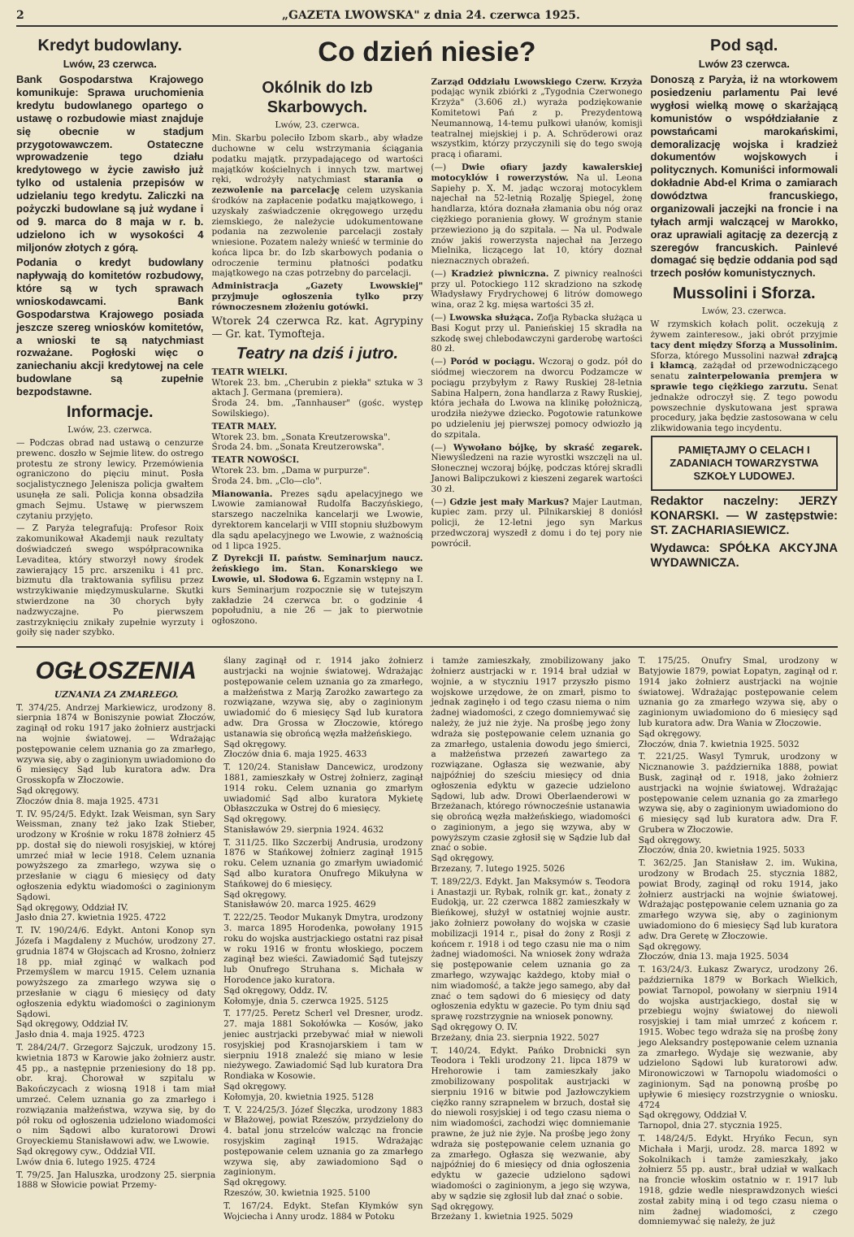2 „GAZETA LWOWSKA" z dnia 24. czerwca 1925.
Kredyt budowlany.
Lwów, 23 czerwca.
Bank Gospodarstwa Krajowego komunikuje: Sprawa uruchomienia kredytu budowlanego opartego o ustawę o rozbudowie miast znajduje się obecnie w stadjum przygotowawczem. Ostateczne wprowadzenie tego działu kredytowego w życie zawisło już tylko od ustalenia przepisów w udzielaniu tego kredytu. Zaliczki na pożyczki budowlane są już wydane i od 9. marca do 8 maja w r. b. udzielono ich w wysokości 4 miljonów złotych z górą.
Podania o kredyt budowlany napływają do komitetów rozbudowy, które są w tych sprawach wnioskodawcami. Bank Gospodarstwa Krajowego posiada jeszcze szereg wniosków komitetów, a wnioski te są natychmiast rozważane. Pogłoski więc o zaniechaniu akcji kredytowej na cele budowlane są zupełnie bezpodstawne.
Informacje.
Lwów, 23. czerwca.
— Podczas obrad nad ustawą o cenzurze prewenc. doszło w Sejmie litew. do ostrego protestu ze strony lewicy. Przemówienia ograniczono do pięciu minut. Posła socjalistycznego Jelenisza policja gwałtem usunęła ze sali. Policja konna obsadziła gmach Sejmu. Ustawę w pierwszem czytaniu przyjęto.
— Z Paryża telegrafują: Profesor Roix zakomunikował Akademji nauk rezultaty doświadczeń swego współpracownika Levaditea, który stworzył nowy środek zawierający 15 prc. arszeniku i 41 prc. bizmutu dla traktowania syfilisu przez wstrzykiwanie międzymuskularne. Skutki stwierdzone na 30 chorych były nadzwyczajne. Po pierwszem zastrzyknięciu znikały zupełnie wyrzuty i goiły się nader szybko.
Co dzień niesie?
Okólnik do Izb Skarbowych.
Lwów, 23. czerwca.
Min. Skarbu poleciło Izbom skarb., aby władze duchowne w celu wstrzymania ściągania podatku majątk. przypadającego od wartości majątków kościelnych i innych tzw. martwej ręki, wdrożyły natychmiast starania o zezwolenie na parcelację celem uzyskania środków na zapłacenie podatku majątkowego, i uzyskały zaświadczenie okręgowego urzędu ziemskiego, że należycie udokumentowane podania na zezwolenie parcelacji zostały wniesione. Pozatem należy wnieść w terminie do końca lipca br. do Izb skarbowych podania o odroczenie terminu płatności podatku majątkowego na czas potrzebny do parcelacji.
Administracja „Gazety Lwowskiej" przyjmuje ogłoszenia tylko przy równoczesnem złożeniu gotówki.
Wtorek 24 czerwca Rz. kat. Agrypiny — Gr. kat. Tymofteja.
Teatry na dziś i jutro.
TEATR WIELKI.
Wtorek 23. bm. „Cherubin z piekła" sztuka w 3 aktach J. Germana (premiera).
Środa 24. bm. „Tannhauser" (gośc. występ Sowilskiego).
TEATR MAŁY.
Wtorek 23. bm. „Sonata Kreutzerowska".
Środa 24. bm. „Sonata Kreutzerowska".
TEATR NOWOŚCI.
Wtorek 23. bm. „Dama w purpurze".
Środa 24. bm. „Clo—clo".
Mianowania. Prezes sądu apelacyjnego we Lwowie zamianował Rudolfa Baczyńskiego, starszego naczelnika kancelarji we Lwowie, dyrektorem kancelarji w VIII stopniu służbowym dla sądu apelacyjnego we Lwowie, z ważnością od 1 lipca 1925.
Z Dyrekcji II. państw. Seminarjum naucz. żeńskiego im. Stan. Konarskiego we Lwowie, ul. Słodowa 6. Egzamin wstępny na I. kurs Seminarjum rozpocznie się w tutejszym zakładzie 24 czerwca br. o godzinie 4 popołudniu, a nie 26 — jak to pierwotnie ogłoszono.
Zarząd Oddziału Lwowskiego Czerw. Krzyża podając wynik zbiórki z „Tygodnia Czerwonego Krzyża" (3.606 zł.) wyraża podziękowanie Komitetowi Pań z p. Prezydentową Neumannową, 14-temu pułkowi ułanów, komisji teatralnej miejskiej i p. A. Schröderowi oraz wszystkim, którzy przyczynili się do tego swoją pracą i ofiarami.
(—) Dwie ofiary jazdy kawalerskiej motocyklów i rowerzystów. Na ul. Leona Sapiehy p. X. M. jadąc wczoraj motocyklem najechał na 52-letnią Rozalję Spiegel, żonę handlarza, która doznała złamania obu nóg oraz ciężkiego poranienia głowy. W groźnym stanie przewieziono ją do szpitala. — Na ul. Podwale znów jakiś rowerzysta najechał na Jerzego Mielnika, liczącego lat 10, który doznał nieznacznych obrażeń.
(—) Kradzież piwniczna. Z piwnicy realności przy ul. Potockiego 112 skradziono na szkodę Władysławy Frydrychowej 6 litrów domowego wina, oraz 2 kg. mięsa wartości 35 zł.
(—) Lwowska służąca. Zofja Rybacka służąca u Basi Kogut przy ul. Panieńskiej 15 skradła na szkodę swej chlebodawczyni garderobę wartości 80 zł.
(—) Poród w pociągu. Wczoraj o godz. pół do siódmej wieczorem na dworcu Podzamcze w pociągu przybyłym z Rawy Ruskiej 28-letnia Sabina Halpern, żona handlarza z Rawy Ruskiej, która jechała do Lwowa na klinikę położniczą, urodziła nieżywe dziecko. Pogotowie ratunkowe po udzieleniu jej pierwszej pomocy odwiozło ją do szpitala.
(—) Wywołano bójkę, by skraść zegarek. Niewyśledzeni na razie wyrostki wszczęli na ul. Słonecznej wczoraj bójkę, podczas której skradli Janowi Balipczukowi z kieszeni zegarek wartości 30 zł.
(—) Gdzie jest mały Markus? Majer Lautman, kupiec zam. przy ul. Pilnikarskiej 8 doniósł policji, że 12-letni jego syn Markus przedwczoraj wyszedł z domu i do tej pory nie powrócił.
Pod sąd.
Lwów 23 czerwca.
Donoszą z Paryża, iż na wtorkowem posiedzeniu parlamentu Pai levé wygłosi wielką mowę o skarżającą komunistów o współdziałanie z powstańcami marokańskimi, demoralizację wojska i kradzież dokumentów wojskowych i politycznych. Komuniści informowali dokładnie Abd-el Krima o zamiarach dowództwa francuskiego, organizowali jaczejki na froncie i na tyłach armji walczącej w Marokko, oraz uprawiali agitację za dezercją z szeregów francuskich. Painlevé domagać się będzie oddania pod sąd trzech posłów komunistycznych.
Mussolini i Sforza.
Lwów, 23. czerwca.
W rzymskich kołach polit. oczekują z żywem zainteresow., jaki obrót przyjmie tacy dent między Sforzą a Mussolinim. Sforza, którego Mussolini nazwał zdrajcą i kłamcą, zażądał od przewodniczącego senatu zainterpelowania premjera w sprawie tego ciężkiego zarzutu. Senat jednakże odroczył się. Z tego powodu powszechnie dyskutowana jest sprawa procedury, jaka będzie zastosowana w celu zlikwidowania tego incydentu.
PAMIĘTAJMY O CELACH I ZADANIACH TOWARZYSTWA SZKOŁY LUDOWEJ.
Redaktor naczelny: JERZY KONARSKI. — W zastępstwie: ST. ZACHARIASIEWICZ.
Wydawca: SPÓŁKA AKCYJNA WYDAWNICZA.
OGŁOSZENIA
UZNANIA ZA ZMARŁEGO.
T. 374/25. Andrzej Markiewicz, urodzony 8. sierpnia 1874 w Boniszynie powiat Złoczów, zaginął od roku 1917 jako żołnierz austrjacki na wojnie światowej. — Wdrażając postępowanie celem uznania go za zmarłego, wzywa się, aby o zaginionym uwiadomiono do 6 miesięcy Sąd lub kuratora adw. Dra Grosskopfa w Złoczowie.
Sąd okręgowy.
Złoczów dnia 8. maja 1925. 4731
T. IV. 95/24/5. Edykt. Izak Weisman, syn Sary Weissman, znany też jako Izak Stieber, urodzony w Krośnie w roku 1878 żołnierz 45 pp. dostał się do niewoli rosyjskiej, w której umrzeć miał w lecie 1918. Celem uznania powyższego za zmarłego, wzywa się o przesłanie w ciągu 6 miesięcy od daty ogłoszenia edyktu wiadomości o zaginionym Sądowi.
Sąd okręgowy, Oddział IV.
Jasło dnia 27. kwietnia 1925. 4722
T. IV. 190/24/6. Edykt. Antoni Konop syn Józefa i Magdaleny z Muchów, urodzony 27. grudnia 1874 w Głojscach ad Krosno, żołnierz 18 pp. miał zginąć w walkach pod Przemyślem w marcu 1915. Celem uznania powyższego za zmarłego wzywa się o przesłanie w ciągu 6 miesięcy od daty ogłoszenia edyktu wiadomości o zaginionym Sądowi.
Sąd okręgowy, Oddział IV.
Jasło dnia 4. maja 1925. 4723
T. 284/24/7. Grzegorz Sajczuk, urodzony 15. kwietnia 1873 w Karowie jako żołnierz austr. 45 pp., a następnie przeniesiony do 18 pp. obr. kraj. Chorował w szpitalu w Bakończycach z wiosną 1918 i tam miał umrzeć. Celem uznania go za zmarłego i rozwiązania małżeństwa, wzywa się, by do pół roku od ogłoszenia udzielono wiadomości o nim Sądowi albo kuratorowi Drowi Groyeckiemu Stanisławowi adw. we Lwowie.
Sąd okręgowy cyw., Oddział VII.
Lwów dnia 6. lutego 1925. 4724
T. 79/25. Jan Haluszka, urodzony 25. sierpnia 1888 w Słowicie powiat Przemy-
ślany zaginął od r. 1914 jako żołnierz austrjacki na wojnie światowej. Wdrażając postępowanie celem uznania go za zmarłego, a małżeństwa z Marją Zarożko zawartego za rozwiązane, wzywa się, aby o zaginionym uwiadomić do 6 miesięcy Sąd lub kuratora adw. Dra Grossa w Złoczowie, którego ustanawia się obrońcą węzła małżeńskiego.
Sąd okręgowy.
Złoczów dnia 6. maja 1925. 4633
T. 120/24. Stanisław Dancewicz, urodzony 1881, zamieszkały w Ostrej żołnierz, zaginął 1914 roku. Celem uznania go zmarłym uwiadomić Sąd albo kuratora Mykietę Obłaszczuka w Ostrej do 6 miesięcy.
Sąd okręgowy.
Stanisławów 29. sierpnia 1924. 4632
T. 311/25. Ilko Szczerbij Andrusia, urodzony 1876 w Stańkowej żołnierz zaginął 1915 roku. Celem uznania go zmarłym uwiadomić Sąd albo kuratora Onufrego Mikułyna w Stańkowej do 6 miesięcy.
Sąd okręgowy.
Stanisławów 20. marca 1925. 4629
T. 222/25. Teodor Mukanyk Dmytra, urodzony 3. marca 1895 Horodenka, powołany 1915 roku do wojska austrjackiego ostatni raz pisał w roku 1916 w frontu włoskiego, poczem zaginął bez wieści. Zawiadomić Sąd tutejszy lub Onufrego Struhana s. Michała w Horodence jako kuratora.
Sąd okręgowy, Oddz. IV.
Kołomyje, dnia 5. czerwca 1925. 5125
T. 177/25. Peretz Scherl vel Dresner, urodz. 27. maja 1881 Sokołówka — Kosów, jako jeniec austrjacki przebywać miał w niewoli rosyjskiej pod Krasnojarskiem i tam w sierpniu 1918 znaleźć się miano w lesie nieżywego. Zawiadomić Sąd lub kuratora Dra Rondiaka w Kosowie.
Sąd okręgowy.
Kołomyja, 20. kwietnia 1925. 5128
T. V. 224/25/3. Józef Ślęczka, urodzony 1883 w Błażowej, powiat Rzeszów, przydzielony do 4. batal jonu strzelców walcząc na froncie rosyjskim zaginął 1915. Wdrażając postępowanie celem uznania go za zmarłego wzywa się, aby zawiadomiono Sąd o zaginionym.
Sąd okręgowy.
Rzeszów, 30. kwietnia 1925. 5100
T. 167/24. Edykt. Stefan Kłymków syn Wojciecha i Anny urodz. 1884 w Potoku
i tamże zamieszkały, zmobilizowany jako żołnierz austrjacki w r. 1914 brał udział w wojnie, a w styczniu 1917 przyszło pismo wojskowe urzędowe, że on zmarł, pismo to jednak zaginęło i od tego czasu niema o nim żadnej wiadomości, z czego domniemywać się należy, że już nie żyje. Na prośbę jego żony wdraża się postępowanie celem uznania go za zmarłego, ustalenia dowodu jego śmierci, a małżeństwa przezeń zawartego za rozwiązane. Ogłasza się wezwanie, aby najpóźniej do sześciu miesięcy od dnia ogłoszenia edyktu w gazecie udzielono Sądowi, lub adw. Drowi Oberlaenderowi w Brzeżanach, którego równocześnie ustanawia się obrońcą węzła małżeńskiego, wiadomości o zaginionym, a jego się wzywa, aby w powyższym czasie zgłosił się w Sądzie lub dał znać o sobie.
Sąd okręgowy.
Brzezany, 7. lutego 1925. 5026
T. 189/22/3. Edykt. Jan Maksymów s. Teodora i Anastazji ur. Rybak, rolnik gr. kat., żonaty z Eudokją, ur. 22 czerwca 1882 zamieszkały w Bieńkowej, służył w ostatniej wojnie austr. jako żołnierz powołany do wojska w czasie mobilizacji 1914 r., pisał do żony z Rosji z końcem r. 1918 i od tego czasu nie ma o nim żadnej wiadomości. Na wniosek żony wdraża się postępowanie celem uznania go za zmarłego, wzywając każdego, ktoby miał o nim wiadomość, a także jego samego, aby dał znać o tem sądowi do 6 miesięcy od daty ogłoszenia edyktu w gazecie. Po tym dniu sąd sprawę rozstrzygnie na wniosek ponowny.
Sąd okręgowy O. IV.
Brzeżany, dnia 23. sierpnia 1922. 5027
T. 140/24. Edykt. Pańko Drobnicki syn Teodora i Tekli urodzony 21. lipca 1879 w Hrehorowie i tam zamieszkały jako zmobilizowany pospolitak austrjacki w sierpniu 1916 w bitwie pod Jazłowczykiem ciężko ranny szrapnelem w brzuch, dostał się do niewoli rosyjskiej i od tego czasu niema o nim wiadomości, zachodzi więc domniemanie prawne, że już nie żyje. Na prośbę jego żony wdraża się postępowanie celem uznania go za zmarłego. Ogłasza się wezwanie, aby najpóźniej do 6 miesięcy od dnia ogłoszenia edyktu w gazecie udzielono sądowi wiadomości o zaginionym, a jego się wzywa, aby w sądzie się zgłosił lub dał znać o sobie.
Sąd okręgowy.
Brzeżany 1. kwietnia 1925. 5029
T. 175/25. Onufry Smal, urodzony w Batyjowie 1879, powiat Łopatyn, zaginął od r. 1914 jako żołnierz austrjacki na wojnie światowej. Wdrażając postępowanie celem uznania go za zmarłego wzywa się, aby o zaginionym uwiadomiono do 6 miesięcy sąd lub kuratora adw. Dra Wania w Złoczowie.
Sąd okręgowy.
Złoczów, dnia 7. kwietnia 1925. 5032
T. 221/25. Wasyl Tymruk, urodzony w Nicznanowie 3. października 1888, powiat Busk, zaginął od r. 1918, jako żołnierz austrjacki na wojnie światowej. Wdrażając postępowanie celem uznania go za zmarłego wzywa się, aby o zaginionym uwiadomiono do 6 miesięcy sąd lub kuratora adw. Dra F. Grubera w Złoczowie.
Sąd okręgowy.
Złoczów, dnia 20. kwietnia 1925. 5033
T. 362/25. Jan Stanisław 2. im. Wukina, urodzony w Brodach 25. stycznia 1882, powiat Brody, zaginął od roku 1914, jako żołnierz austrjacki na wojnie światowej. Wdrażając postępowanie celem uznania go za zmarłego wzywa się, aby o zaginionym uwiadomiono do 6 miesięcy Sąd lub kuratora adw. Dra Geretę w Złoczowie.
Sąd okręgowy.
Złoczów, dnia 13. maja 1925. 5034
T. 163/24/3. Łukasz Zwarycz, urodzony 26. października 1879 w Borkach Wielkich, powiat Tarnopol, powołany w sierpniu 1914 do wojska austrjackiego, dostał się w przebiegu wojny światowej do niewoli rosyjskiej i tam miał umrzeć z końcem r. 1915. Wobec tego wdraża się na prośbę żony jego Aleksandry postępowanie celem uznania za zmarłego. Wydaje się wezwanie, aby udzielono Sądowi lub kuratorowi adw. Mironowiczowi w Tarnopolu wiadomości o zaginionym. Sąd na ponowną prośbę po upływie 6 miesięcy rozstrzygnie o wniosku. 4724
Sąd okręgowy, Oddział V.
Tarnopol, dnia 27. stycznia 1925.
T. 148/24/5. Edykt. Hryńko Fecun, syn Michała i Marji, urodz. 28. marca 1892 w Sokolnikach i tamże zamieszkały, jako żołnierz 55 pp. austr., brał udział w walkach na froncie włoskim ostatnio w r. 1917 lub 1918, gdzie wedle niesprawdzonych wieści został zabity miną i od tego czasu niema o nim żadnej wiadomości, z czego domniemywać się należy, że już